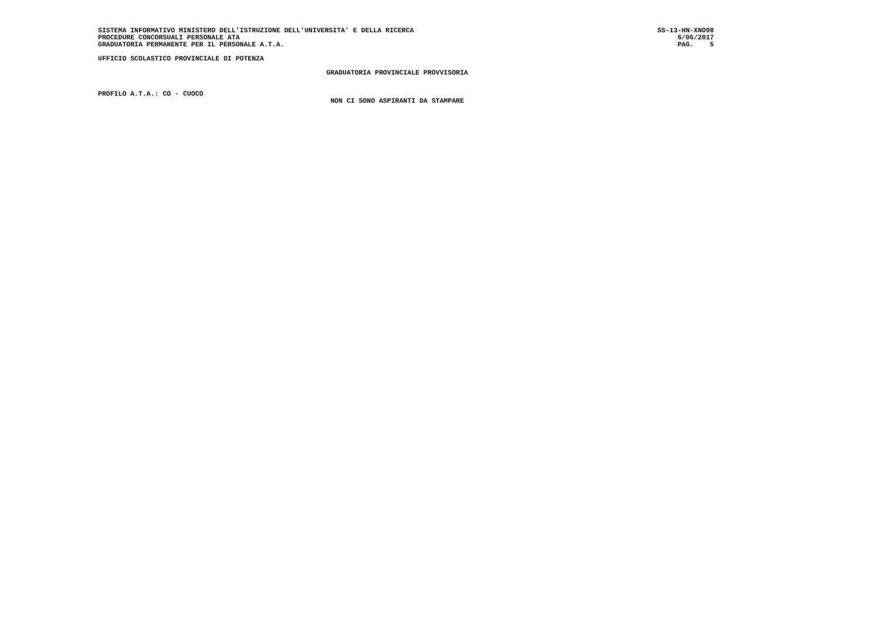SISTEMA INFORMATIVO MINISTERO DELL'ISTRUZIONE DELL'UNIVERSITA' E DELLA RICERCA SS-13-HN-XNO98
PROCEDURE CONCORSUALI PERSONALE ATA 6/06/2017
GRADUATORIA PERMANENTE PER IL PERSONALE A.T.A. PAG. 5
UFFICIO SCOLASTICO PROVINCIALE DI POTENZA
GRADUATORIA PROVINCIALE PROVVISORIA
PROFILO A.T.A.: CO - CUOCO
NON CI SONO ASPIRANTI DA STAMPARE